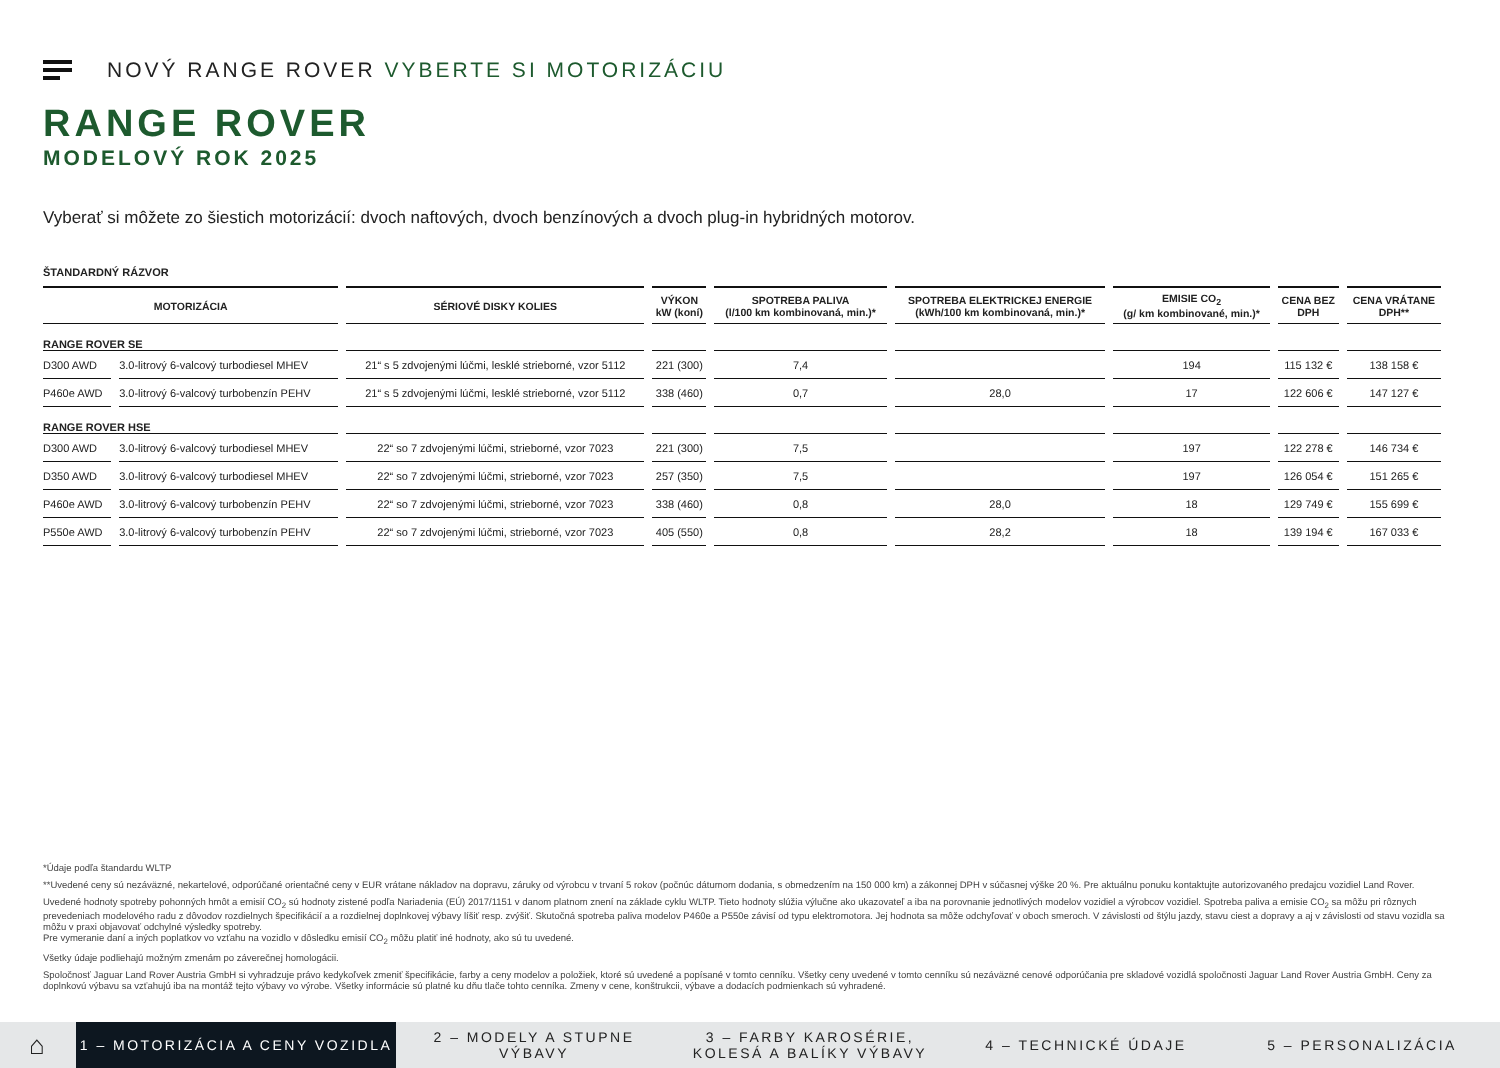NOVÝ RANGE ROVER VYBERTE SI MOTORIZÁCIU
RANGE ROVER
MODELOVÝ ROK 2025
Vyberať si môžete zo šiestich motorizácií: dvoch naftových, dvoch benzínových a dvoch plug-in hybridných motorov.
ŠTANDARDNÝ RÁZVOR
| MOTORIZÁCIA | | SÉRIOVÉ DISKY KOLIES | VÝKON kW (koní) | SPOTREBA PALIVA (l/100 km kombinovaná, min.)* | SPOTREBA ELEKTRICKEJ ENERGIE (kWh/100 km kombinovaná, min.)* | EMISIE CO<sub>2</sub> (g/ km kombinované, min.)* | CENA BEZ DPH | CENA VRÁTANE DPH** |
| --- | --- | --- | --- | --- | --- | --- | --- | --- |
| RANGE ROVER SE | | | | | | | | |
| D300 AWD | 3.0-litrový 6-valcový turbodiesel MHEV | 21“ s 5 zdvojenými lúčmi, lesklé strieborné, vzor 5112 | 221 (300) | 7,4 | | 194 | 115 132 € | 138 158 € |
| P460e AWD | 3.0-litrový 6-valcový turbobenzín PEHV | 21“ s 5 zdvojenými lúčmi, lesklé strieborné, vzor 5112 | 338 (460) | 0,7 | 28,0 | 17 | 122 606 € | 147 127 € |
| RANGE ROVER HSE | | | | | | | | |
| D300 AWD | 3.0-litrový 6-valcový turbodiesel MHEV | 22“ so 7 zdvojenými lúčmi, strieborné, vzor 7023 | 221 (300) | 7,5 | | 197 | 122 278 € | 146 734 € |
| D350 AWD | 3.0-litrový 6-valcový turbodiesel MHEV | 22“ so 7 zdvojenými lúčmi, strieborné, vzor 7023 | 257 (350) | 7,5 | | 197 | 126 054 € | 151 265 € |
| P460e AWD | 3.0-litrový 6-valcový turbobenzín PEHV | 22“ so 7 zdvojenými lúčmi, strieborné, vzor 7023 | 338 (460) | 0,8 | 28,0 | 18 | 129 749 € | 155 699 € |
| P550e AWD | 3.0-litrový 6-valcový turbobenzín PEHV | 22“ so 7 zdvojenými lúčmi, strieborné, vzor 7023 | 405 (550) | 0,8 | 28,2 | 18 | 139 194 € | 167 033 € |
*Údaje podľa štandardu WLTP
**Uvedené ceny sú nezáväzné, nekartelové, odporúčané orientačné ceny v EUR vrátane nákladov na dopravu, záruky od výrobcu v trvaní 5 rokov (počnúc dátumom dodania, s obmedzením na 150 000 km) a zákonnej DPH v súčasnej výške 20 %. Pre aktuálnu ponuku kontaktujte autorizovaného predajcu vozidiel Land Rover.
Uvedené hodnoty spotreby pohonných hmôt a emisií CO<sub>2</sub> sú hodnoty zistené podľa Nariadenia (EÚ) 2017/1151 v danom platnom znení na základe cyklu WLTP. Tieto hodnoty slúžia výlučne ako ukazovateľ a iba na porovnanie jednotlivých modelov vozidiel a výrobcov vozidiel. Spotreba paliva a emisie CO<sub>2</sub> sa môžu pri rôznych prevedeniach modelového radu z dôvodov rozdielnych špecifikácií a a rozdielnej doplnkovej výbavy líšiť resp. zvýšiť. Skutočná spotreba paliva modelov P460e a P550e závisí od typu elektromotora. Jej hodnota sa môže odchyľovať v oboch smeroch. V závislosti od štýlu jazdy, stavu ciest a dopravy a aj v závislosti od stavu vozidla sa môžu v praxi objavovať odchylné výsledky spotreby.
Pre vymeranie daní a iných poplatkov vo vzťahu na vozidlo v dôsledku emisií CO<sub>2</sub> môžu platiť iné hodnoty, ako sú tu uvedené.
Všetky údaje podliehajú možným zmenám po záverečnej homologácii.
Spoločnosť Jaguar Land Rover Austria GmbH si vyhradzuje právo kedykoľvek zmeniť špecifikácie, farby a ceny modelov a položiek, ktoré sú uvedené a popísané v tomto cenníku. Všetky ceny uvedené v tomto cenníku sú nezáväzné cenové odporúčania pre skladové vozidlá spoločnosti Jaguar Land Rover Austria GmbH. Ceny za doplnkovú výbavu sa vzťahujú iba na montáž tejto výbavy vo výrobe. Všetky informácie sú platné ku dňu tlače tohto cenníka. Zmeny v cene, konštrukcii, výbave a dodacích podmienkach sú vyhradené.
⌂
1 – MOTORIZÁCIA A CENY VOZIDLA
2 – MODELY A STUPNE VÝBAVY
3 – FARBY KAROSÉRIE, KOLESÁ A BALÍKY VÝBAVY
4 – TECHNICKÉ ÚDAJE 5 – PERSONALIZÁCIA